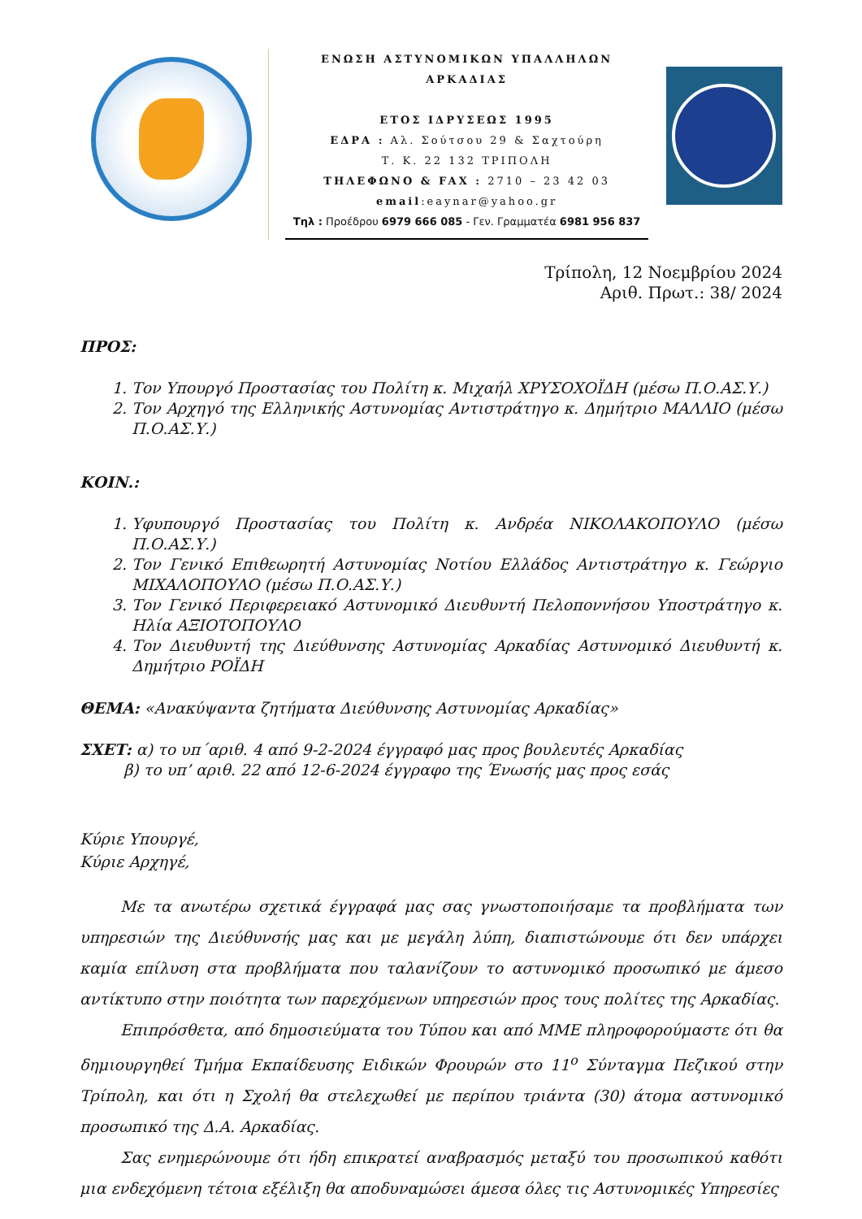ΕΝΩΣΗ ΑΣΤΥΝΟΜΙΚΩΝ ΥΠΑΛΛΗΛΩΝ ΑΡΚΑΔΙΑΣ
ΕΤΟΣ ΙΔΡΥΣΕΩΣ 1995
ΕΔΡΑ : Αλ. Σούτσου 29 & Σαχτούρη
Τ. Κ. 22 132 ΤΡΙΠΟΛΗ
ΤΗΛΕΦΩΝΟ & FAX : 2710 – 23 42 03
email:eaynar@yahoo.gr
Τηλ : Προέδρου 6979 666 085 - Γεν. Γραμματέα 6981 956 837
Τρίπολη, 12 Νοεμβρίου 2024
Αριθ. Πρωτ.: 38/ 2024
ΠΡΟΣ:
1. Τον Υπουργό Προστασίας του Πολίτη κ. Μιχαήλ ΧΡΥΣΟΧΟΪΔΗ (μέσω Π.Ο.ΑΣ.Υ.)
2. Τον Αρχηγό της Ελληνικής Αστυνομίας Αντιστράτηγο κ. Δημήτριο ΜΑΛΛΙΟ (μέσω Π.Ο.ΑΣ.Υ.)
ΚΟΙΝ.:
1. Υφυπουργό Προστασίας του Πολίτη κ. Ανδρέα ΝΙΚΟΛΑΚΟΠΟΥΛΟ (μέσω Π.Ο.ΑΣ.Υ.)
2. Τον Γενικό Επιθεωρητή Αστυνομίας Νοτίου Ελλάδος Αντιστράτηγο κ. Γεώργιο ΜΙΧΑΛΟΠΟΥΛΟ (μέσω Π.Ο.ΑΣ.Υ.)
3. Τον Γενικό Περιφερειακό Αστυνομικό Διευθυντή Πελοποννήσου Υποστράτηγο κ. Ηλία ΑΞΙΟΤΟΠΟΥΛΟ
4. Τον Διευθυντή της Διεύθυνσης Αστυνομίας Αρκαδίας Αστυνομικό Διευθυντή κ. Δημήτριο ΡΟΪΔΗ
ΘΕΜΑ: «Ανακύψαντα ζητήματα Διεύθυνσης Αστυνομίας Αρκαδίας»
ΣΧΕΤ: α) το υπ΄αριθ. 4 από 9-2-2024 έγγραφό μας προς βουλευτές Αρκαδίας
β) το υπ’ αριθ. 22 από 12-6-2024 έγγραφο της Ένωσής μας προς εσάς
Κύριε Υπουργέ,
Κύριε Αρχηγέ,
Με τα ανωτέρω σχετικά έγγραφά μας σας γνωστοποιήσαμε τα προβλήματα των υπηρεσιών της Διεύθυνσής μας και με μεγάλη λύπη, διαπιστώνουμε ότι δεν υπάρχει καμία επίλυση στα προβλήματα που ταλανίζουν το αστυνομικό προσωπικό με άμεσο αντίκτυπο στην ποιότητα των παρεχόμενων υπηρεσιών προς τους πολίτες της Αρκαδίας.
Επιπρόσθετα, από δημοσιεύματα του Τύπου και από ΜΜΕ πληροφορούμαστε ότι θα δημιουργηθεί Τμήμα Εκπαίδευσης Ειδικών Φρουρών στο 11<sup>ο</sup> Σύνταγμα Πεζικού στην Τρίπολη, και ότι η Σχολή θα στελεχωθεί με περίπου τριάντα (30) άτομα αστυνομικό προσωπικό της Δ.Α. Αρκαδίας.
Σας ενημερώνουμε ότι ήδη επικρατεί αναβρασμός μεταξύ του προσωπικού καθότι μια ενδεχόμενη τέτοια εξέλιξη θα αποδυναμώσει άμεσα όλες τις Αστυνομικές Υπηρεσίες